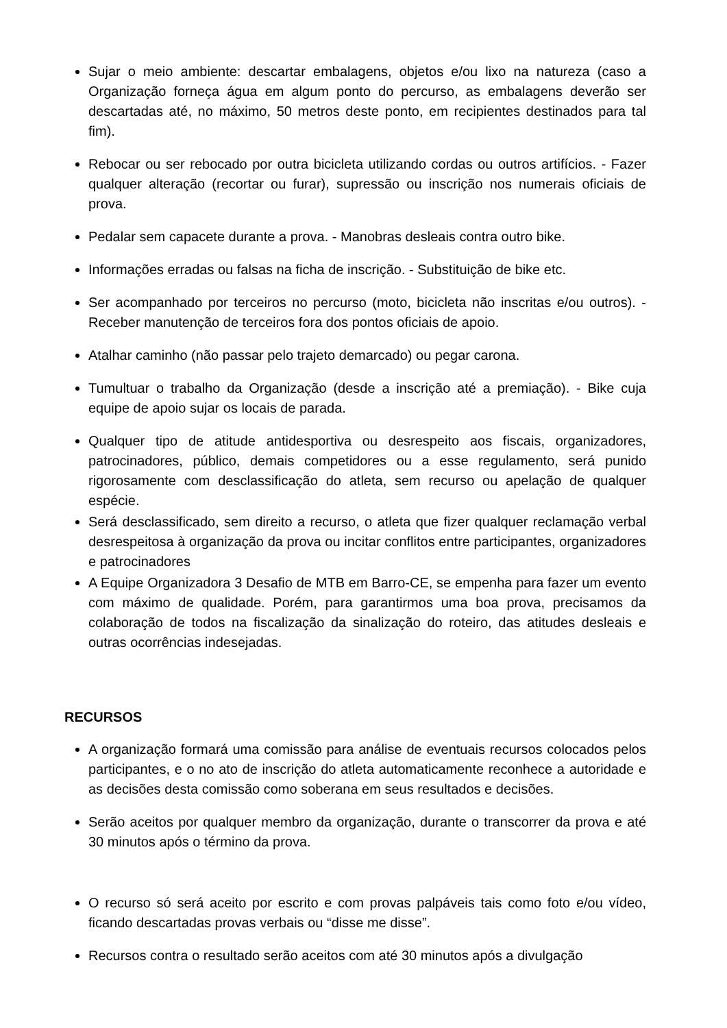Sujar o meio ambiente: descartar embalagens, objetos e/ou lixo na natureza (caso a Organização forneça água em algum ponto do percurso, as embalagens deverão ser descartadas até, no máximo, 50 metros deste ponto, em recipientes destinados para tal fim).
Rebocar ou ser rebocado por outra bicicleta utilizando cordas ou outros artifícios. - Fazer qualquer alteração (recortar ou furar), supressão ou inscrição nos numerais oficiais de prova.
Pedalar sem capacete durante a prova. - Manobras desleais contra outro bike.
Informações erradas ou falsas na ficha de inscrição. - Substituição de bike etc.
Ser acompanhado por terceiros no percurso (moto, bicicleta não inscritas e/ou outros). - Receber manutenção de terceiros fora dos pontos oficiais de apoio.
Atalhar caminho (não passar pelo trajeto demarcado) ou pegar carona.
Tumultuar o trabalho da Organização (desde a inscrição até a premiação). - Bike cuja equipe de apoio sujar os locais de parada.
Qualquer tipo de atitude antidesportiva ou desrespeito aos fiscais, organizadores, patrocinadores, público, demais competidores ou a esse regulamento, será punido rigorosamente com desclassificação do atleta, sem recurso ou apelação de qualquer espécie.
Será desclassificado, sem direito a recurso, o atleta que fizer qualquer reclamação verbal desrespeitosa à organização da prova ou incitar conflitos entre participantes, organizadores e patrocinadores
A Equipe Organizadora 3 Desafio de MTB em Barro-CE, se empenha para fazer um evento com máximo de qualidade. Porém, para garantirmos uma boa prova, precisamos da colaboração de todos na fiscalização da sinalização do roteiro, das atitudes desleais e outras ocorrências indesejadas.
RECURSOS
A organização formará uma comissão para análise de eventuais recursos colocados pelos participantes, e o no ato de inscrição do atleta automaticamente reconhece a autoridade e as decisões desta comissão como soberana em seus resultados e decisões.
Serão aceitos por qualquer membro da organização, durante o transcorrer da prova e até 30 minutos após o término da prova.
O recurso só será aceito por escrito e com provas palpáveis tais como foto e/ou vídeo, ficando descartadas provas verbais ou “disse me disse”.
Recursos contra o resultado serão aceitos com até 30 minutos após a divulgação